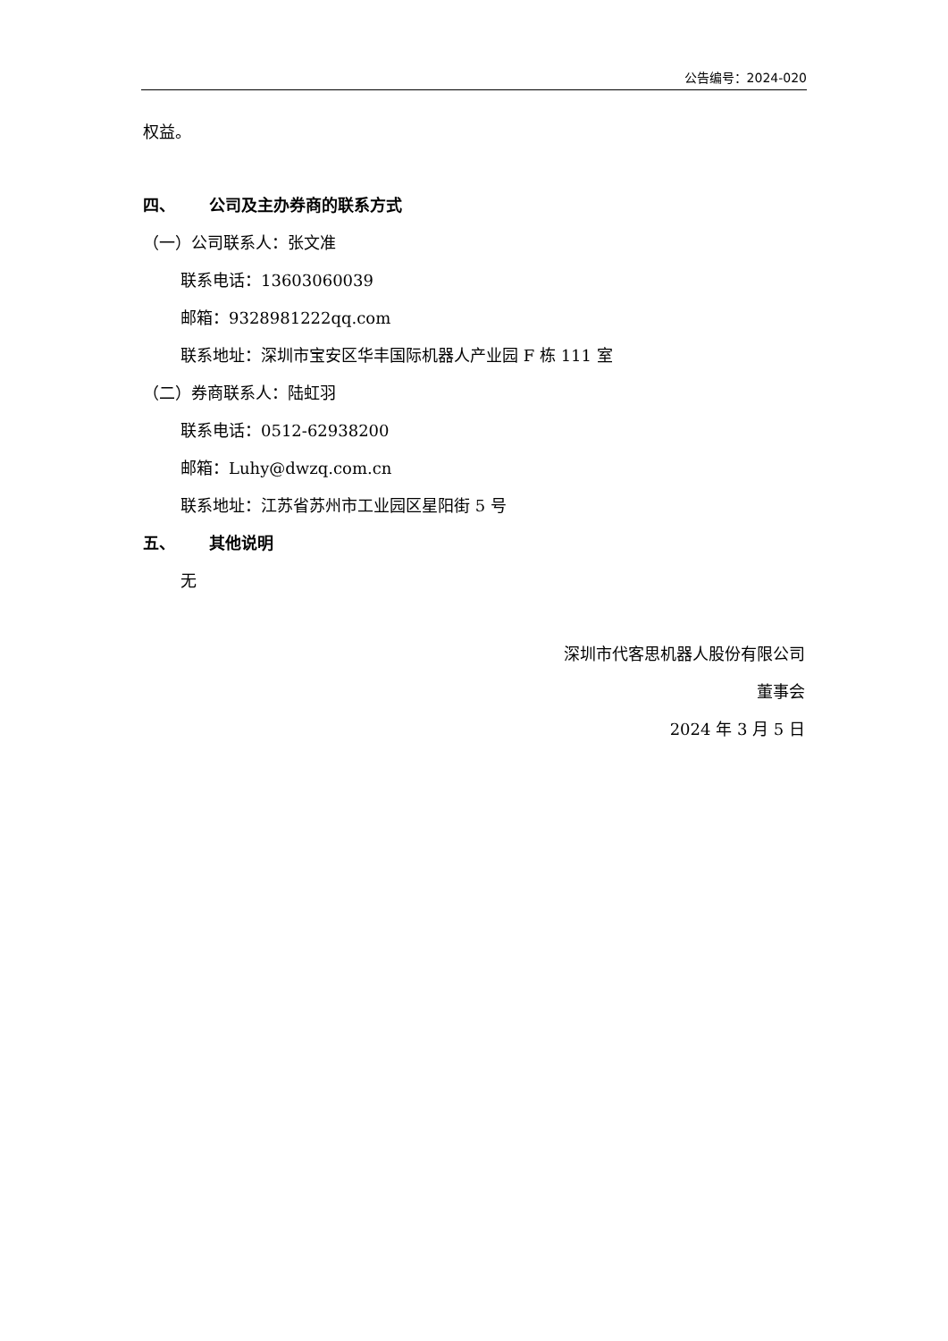公告编号：2024-020
权益。
四、 公司及主办券商的联系方式
（一）公司联系人：张文准
联系电话：13603060039
邮箱：9328981222qq.com
联系地址：深圳市宝安区华丰国际机器人产业园 F 栋 111 室
（二）券商联系人：陆虹羽
联系电话：0512-62938200
邮箱：Luhy@dwzq.com.cn
联系地址：江苏省苏州市工业园区星阳街 5 号
五、 其他说明
无
深圳市代客思机器人股份有限公司
董事会
2024 年 3 月 5 日